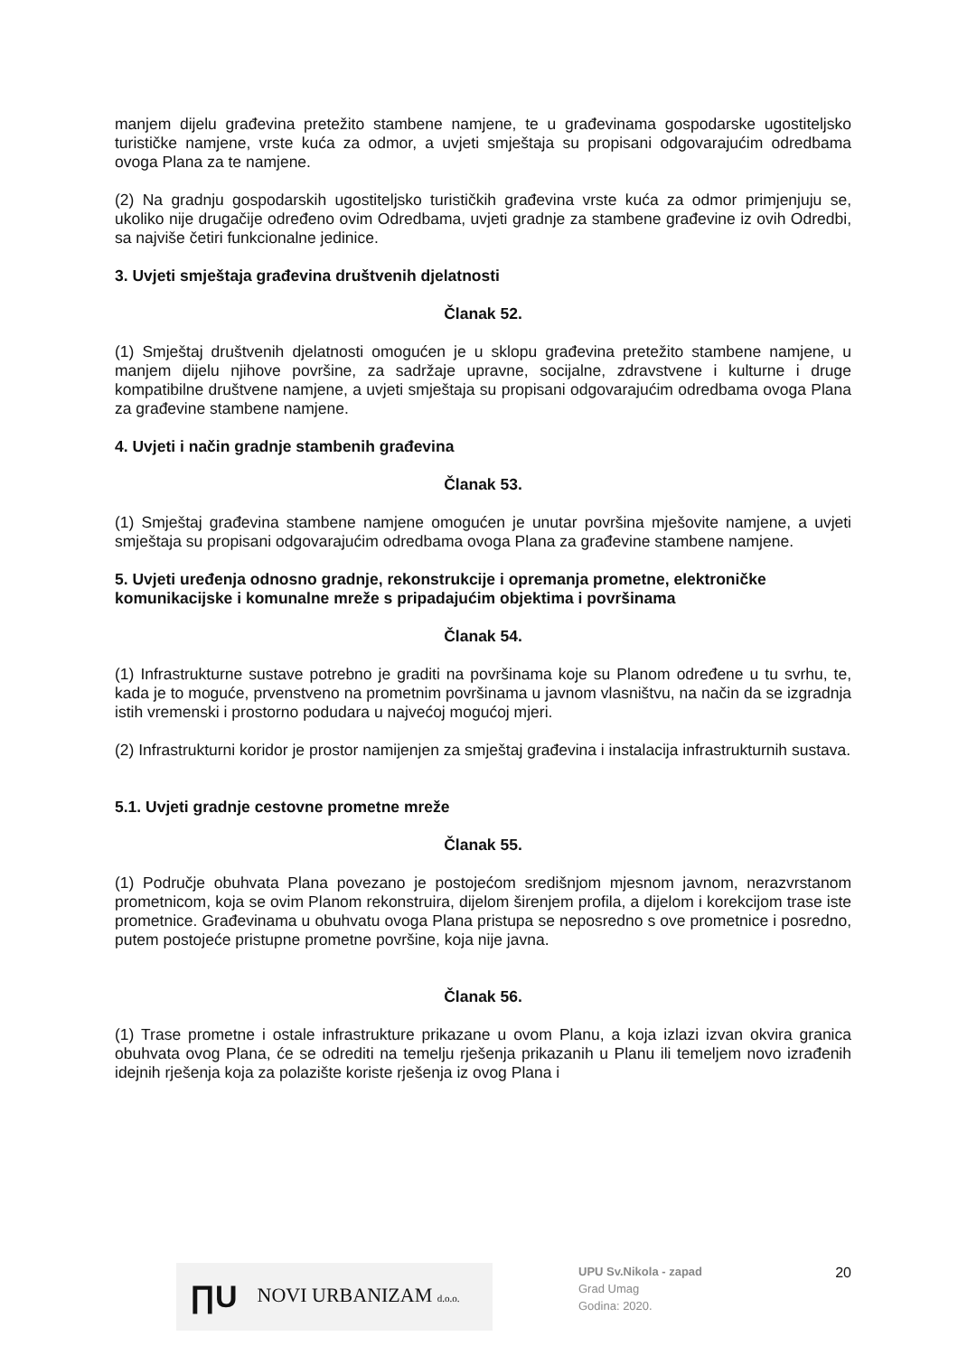manjem dijelu građevina pretežito stambene namjene, te u građevinama gospodarske ugostiteljsko turističke namjene, vrste kuća za odmor, a uvjeti smještaja su propisani odgovarajućim odredbama ovoga Plana za te namjene.
(2) Na gradnju gospodarskih ugostiteljsko turističkih građevina vrste kuća za odmor primjenjuju se, ukoliko nije drugačije određeno ovim Odredbama, uvjeti gradnje za stambene građevine iz ovih Odredbi, sa najviše četiri funkcionalne jedinice.
3. Uvjeti smještaja građevina društvenih djelatnosti
Članak 52.
(1) Smještaj društvenih djelatnosti omogućen je u sklopu građevina pretežito stambene namjene, u manjem dijelu njihove površine, za sadržaje upravne, socijalne, zdravstvene i kulturne i druge kompatibilne društvene namjene, a uvjeti smještaja su propisani odgovarajućim odredbama ovoga Plana za građevine stambene namjene.
4. Uvjeti i način gradnje stambenih građevina
Članak 53.
(1) Smještaj građevina stambene namjene omogućen je unutar površina mješovite namjene, a uvjeti smještaja su propisani odgovarajućim odredbama ovoga Plana za građevine stambene namjene.
5. Uvjeti uređenja odnosno gradnje, rekonstrukcije i opremanja prometne, elektroničke komunikacijske i komunalne mreže s pripadajućim objektima i površinama
Članak 54.
(1) Infrastrukturne sustave potrebno je graditi na površinama koje su Planom određene u tu svrhu, te, kada je to moguće, prvenstveno na prometnim površinama u javnom vlasništvu, na način da se izgradnja istih vremenski i prostorno podudara u najvećoj mogućoj mjeri.
(2) Infrastrukturni koridor je prostor namijenjen za smještaj građevina i instalacija infrastrukturnih sustava.
5.1. Uvjeti gradnje cestovne prometne mreže
Članak 55.
(1) Područje obuhvata Plana povezano je postojećom središnjom mjesnom javnom, nerazvrstanom prometnicom, koja se ovim Planom rekonstruira, dijelom širenjem profila, a dijelom i korekcijom trase iste prometnice. Građevinama u obuhvatu ovoga Plana pristupa se neposredno s ove prometnice i posredno, putem postojeće pristupne prometne površine, koja nije javna.
Članak 56.
(1) Trase prometne i ostale infrastrukture prikazane u ovom Planu, a koja izlazi izvan okvira granica obuhvata ovog Plana, će se odrediti na temelju rješenja prikazanih u Planu ili temeljem novo izrađenih idejnih rješenja koja za polazište koriste rješenja iz ovog Plana i
∏U NOVI URBANIZAM d.o.o.
UPU Sv.Nikola - zapad
Grad Umag
Godina: 2020.
20